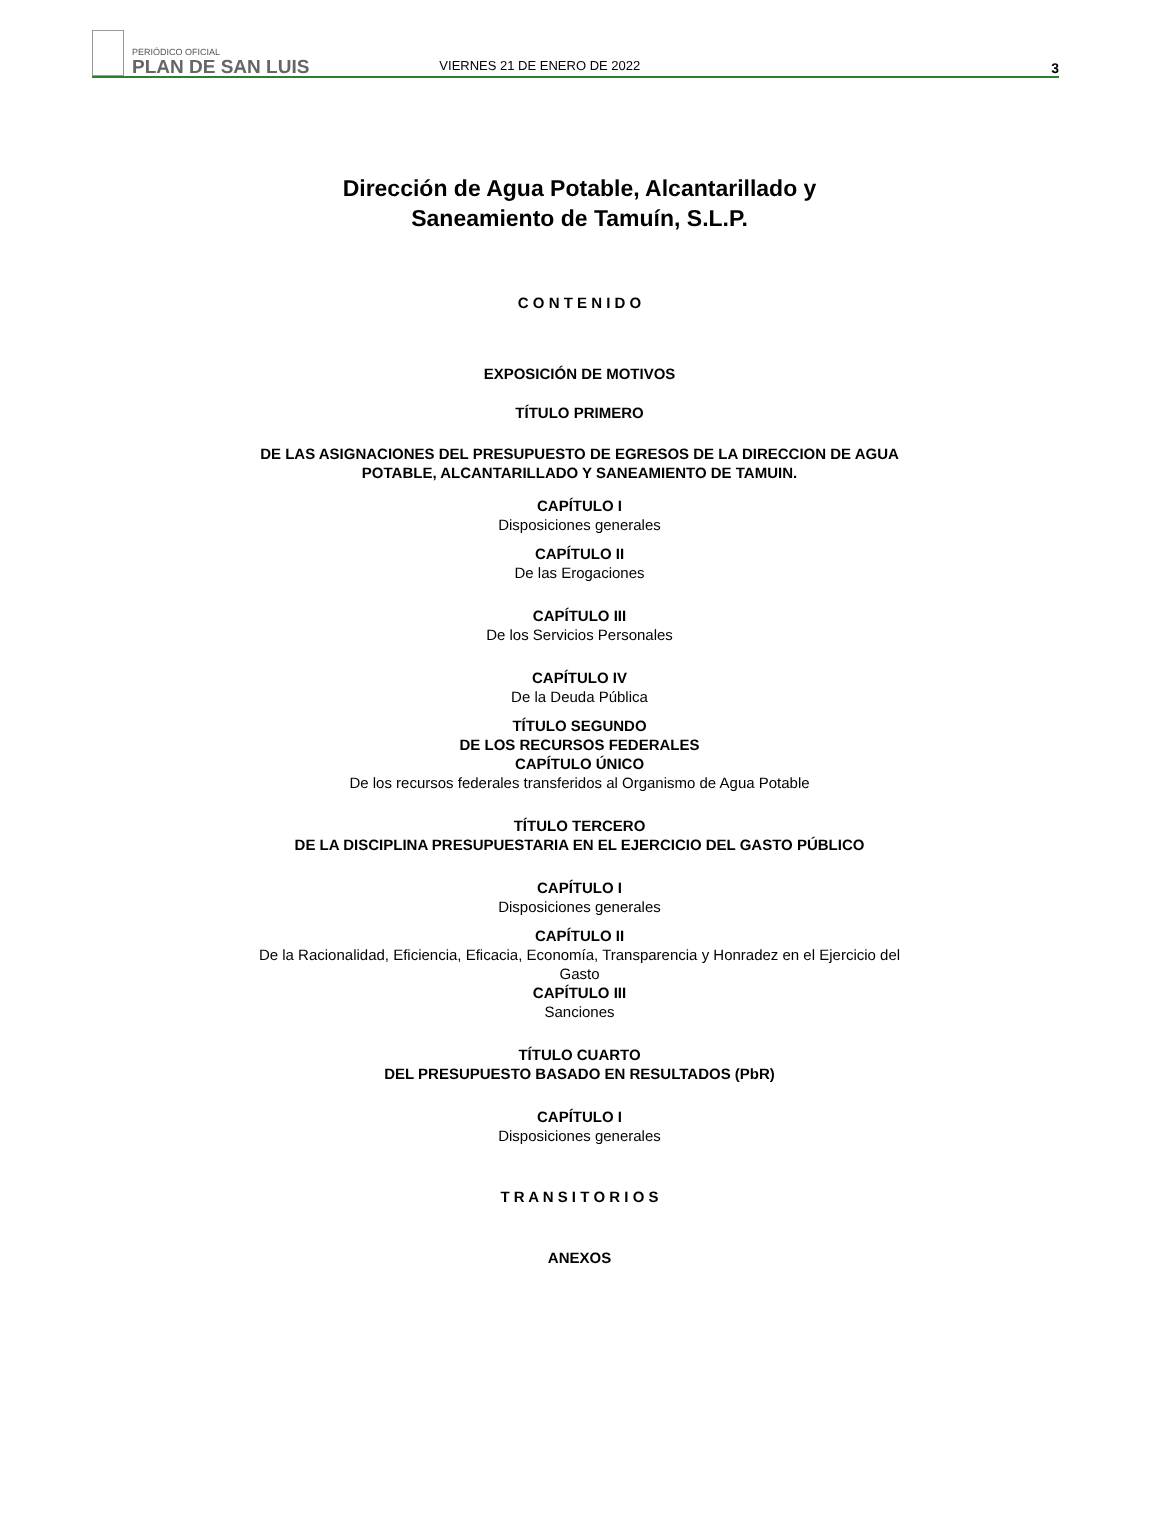PERIÓDICO OFICIAL
PLAN DE SAN LUIS
VIERNES 21 DE ENERO DE 2022
3
Dirección de Agua Potable, Alcantarillado y
Saneamiento de Tamuín, S.L.P.
C O N T E N I D O
EXPOSICIÓN DE MOTIVOS
TÍTULO PRIMERO
DE LAS ASIGNACIONES DEL PRESUPUESTO DE EGRESOS DE LA DIRECCION DE AGUA
POTABLE, ALCANTARILLADO Y SANEAMIENTO DE TAMUIN.
CAPÍTULO I
Disposiciones generales
CAPÍTULO II
De las Erogaciones
CAPÍTULO III
De los Servicios Personales
CAPÍTULO IV
De la Deuda Pública
TÍTULO SEGUNDO
DE LOS RECURSOS FEDERALES
CAPÍTULO ÚNICO
De los recursos federales transferidos al Organismo de Agua Potable
TÍTULO TERCERO
DE LA DISCIPLINA PRESUPUESTARIA EN EL EJERCICIO DEL GASTO PÚBLICO
CAPÍTULO I
Disposiciones generales
CAPÍTULO II
De la Racionalidad, Eficiencia, Eficacia, Economía, Transparencia y Honradez en el Ejercicio del
Gasto
CAPÍTULO III
Sanciones
TÍTULO CUARTO
DEL PRESUPUESTO BASADO EN RESULTADOS (PbR)
CAPÍTULO I
Disposiciones generales
T R A N S I T O R I O S
ANEXOS